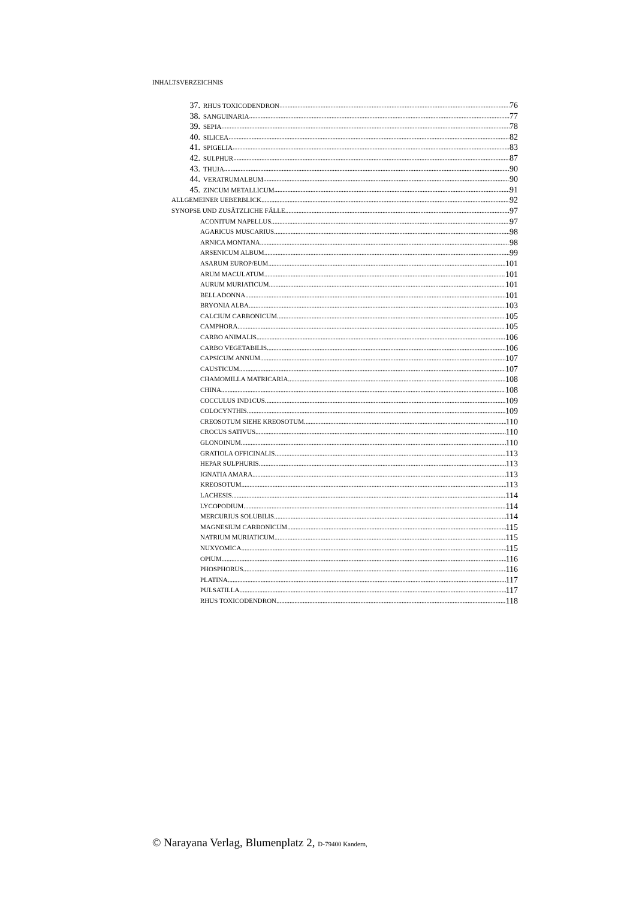INHALTSVERZEICHNIS
37. RHUS TOXICODENDRON 76
38. SANGUINARIA 77
39. SEPIA 78
40. SILICEA 82
41. SPIGELIA 83
42. SULPHUR 87
43. THUJA 90
44. VERATRUMALBUM 90
45. ZINCUM METALLICUM 91
ALLGEMEINER UEBERBLICK 92
SYNOPSE UND ZUSÄTZLICHE FÄLLE 97
ACONITUM NAPELLUS 97
AGARICUS MUSCARIUS 98
ARNICA MONTANA 98
ARSENICUM ALBUM 99
ASARUM EUROP/EUM 101
ARUM MACULATUM 101
AURUM MURIATICUM 101
BELLADONNA 101
BRYONIA ALBA 103
CALCIUM CARBONICUM 105
CAMPHORA 105
CARBO ANIMALIS 106
CARBO VEGETABILIS 106
CAPSICUM ANNUM 107
CAUSTICUM 107
CHAMOMILLA MATRICARIA 108
CHINA 108
COCCULUS IND1CUS 109
COLOCYNTHIS 109
CREOSOTUM SIEHE KREOSOTUM 110
CROCUS SATIVUS 110
GLONOINUM 110
GRATIOLA OFFICINALIS 113
HEPAR SULPHURIS 113
IGNATIA AMARA 113
KREOSOTUM 113
LACHESIS 114
LYCOPODIUM 114
MERCURIUS SOLUBILIS 114
MAGNESIUM CARBONICUM 115
NATRIUM MURIATICUM 115
NUXVOMICA 115
OPIUM 116
PHOSPHORUS 116
PLATINA 117
PULSATILLA 117
RHUS TOXICODENDRON 118
© Narayana Verlag, Blumenplatz 2, D-79400 Kandern,